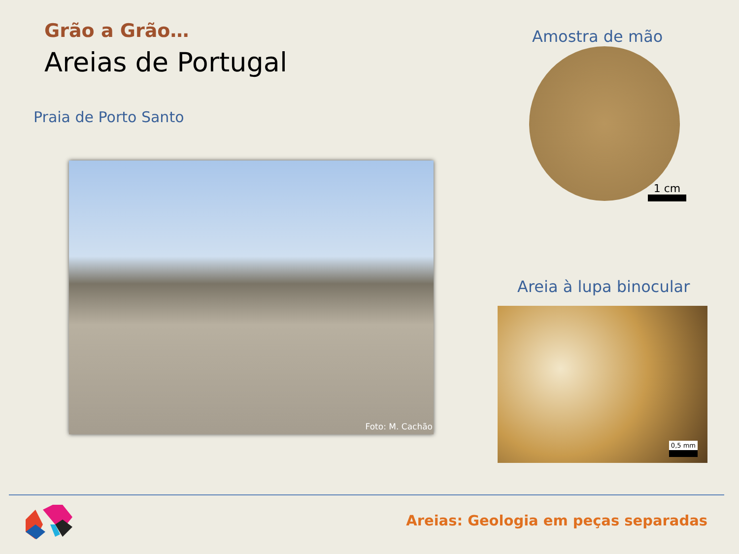Grão a Grão…
Areias de Portugal
Praia de Porto Santo
Foto: M. Cachão
Amostra de mão
1 cm
Areia à lupa binocular
0,5 mm
Areias: Geologia em peças separadas